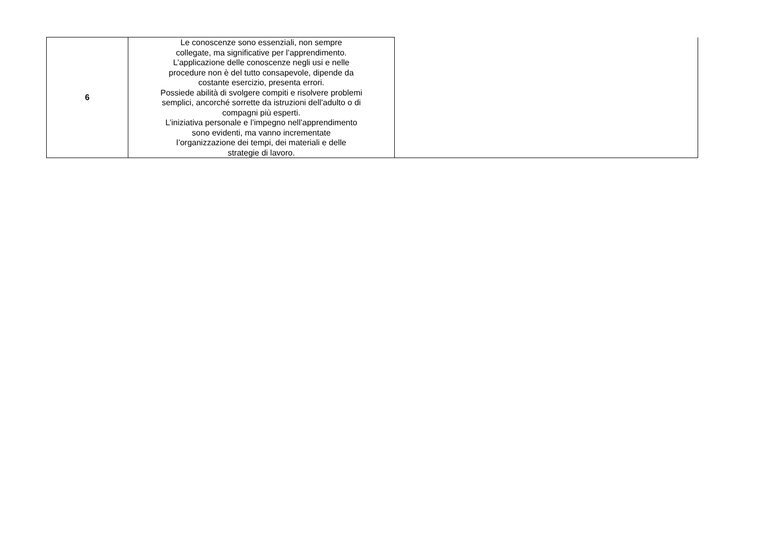| 6 | Le conoscenze sono essenziali, non sempre collegate, ma significative per l’apprendimento. L’applicazione delle conoscenze negli usi e nelle procedure non è del tutto consapevole, dipende da costante esercizio, presenta errori. Possiede abilità di svolgere compiti e risolvere problemi semplici, ancorché sorrette da istruzioni dell’adulto o di compagni più esperti. L’iniziativa personale e l’impegno nell’apprendimento sono evidenti, ma vanno incrementate l’organizzazione dei tempi, dei materiali e delle strategie di lavoro. | |